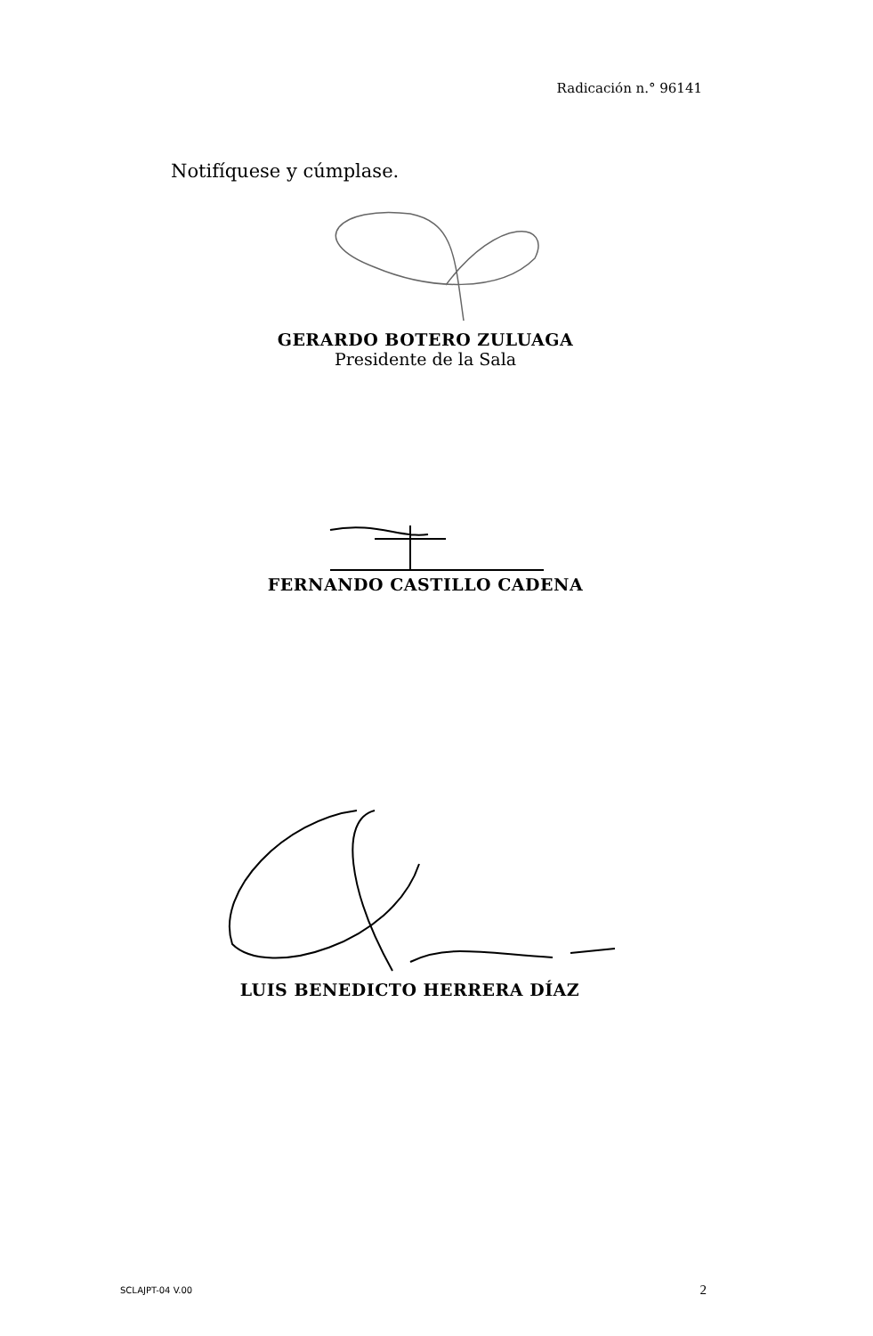Radicación n.° 96141
Notifíquese y cúmplase.
GERARDO BOTERO ZULUAGA
Presidente de la Sala
FERNANDO CASTILLO CADENA
LUIS BENEDICTO HERRERA DÍAZ
SCLAJPT-04 V.00 2